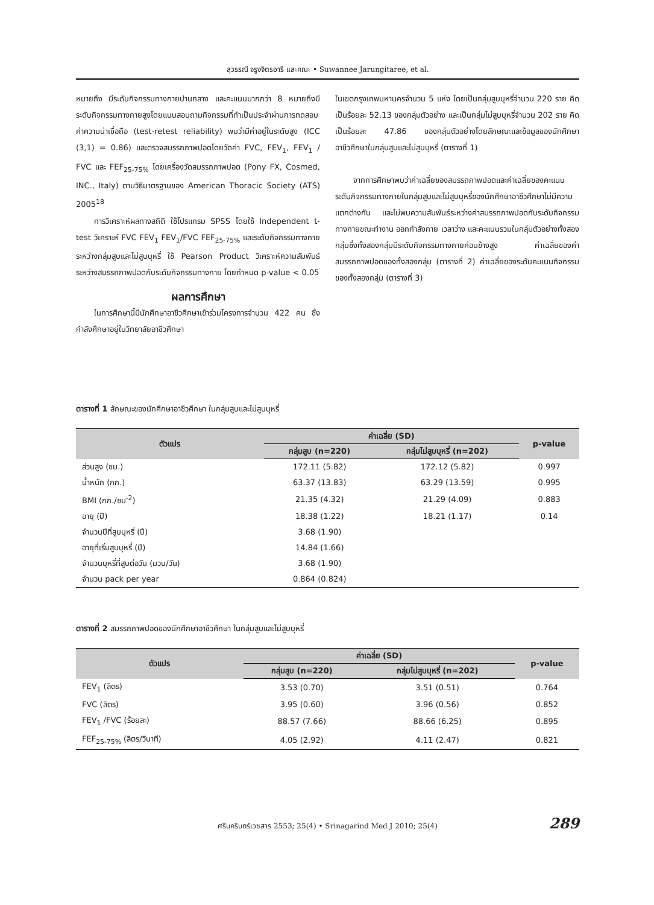สุวรรณี จรูงจิตรอารี และคณะ • Suwannee Jarungitaree, et al.
หมายถึง มีระดับกิจกรรมทางกายปานกลาง และคะแนนมากกว่า 8 หมายถึงมีระดับกิจกรรมทางกายสูงโดยแบบสอบถามกิจกรรมที่ทำเป็นประจำผ่านการทดสอบค่าความน่าเชื่อถือ (test-retest reliability) พบว่ามีค่าอยู่ในระดับสูง (ICC (3,1) = 0.86) และตรวจสมรรถภาพปอดโดยวัดค่า FVC, FEV<sub>1</sub>, FEV<sub>1</sub> / FVC และ FEF<sub>25-75%</sub> โดยเครื่องวัดสมรรถภาพปอด (Pony FX, Cosmed, INC., Italy) ตามวิธีมาตรฐานของ American Thoracic Society (ATS) 2005<sup>18</sup>
การวิเคราะห์ผลทางสถิติ ใช้โปรแกรม SPSS โดยใช้ Independent t-test วิเคราะห์ FVC FEV<sub>1</sub> FEV<sub>1</sub>/FVC FEF<sub>25-75%</sub> และระดับกิจกรรมทางกายระหว่างกลุ่มสูบและไม่สูบบุหรี่ ใช้ Pearson Product วิเคราะห์ความสัมพันธ์ระหว่างสมรรถภาพปอดกับระดับกิจกรรมทางกาย โดยกำหนด p-value < 0.05
ผลการศึกษา
ในการศึกษานี้มีนักศึกษาอาชีวศึกษาเข้าร่วมโครงการจำนวน 422 คน ซึ่งกำลังศึกษาอยู่ในวิทยาลัยอาชีวศึกษา
ในเขตกรุงเทพมหานครจำนวน 5 แห่ง โดยเป็นกลุ่มสูบบุหรี่จำนวน 220 ราย คิดเป็นร้อยละ 52.13 ของกลุ่มตัวอย่าง และเป็นกลุ่มไม่สูบบุหรี่จำนวน 202 ราย คิดเป็นร้อยละ 47.86 ของกลุ่มตัวอย่างโดยลักษณะและข้อมูลของนักศึกษาอาชีวศึกษาในกลุ่มสูบและไม่สูบบุหรี่ (ตารางที่ 1)
จากการศึกษาพบว่าค่าเฉลี่ยของสมรรถภาพปอดและค่าเฉลี่ยของคะแนนระดับกิจกรรมทางกายในกลุ่มสูบและไม่สูบบุหรี่ของนักศึกษาอาชีวศึกษาไม่มีความแตกต่างกัน และไม่พบความสัมพันธ์ระหว่างค่าสมรรถภาพปอดกับระดับกิจกรรมทางกายขณะทำงาน ออกกำลังกาย เวลาว่าง และคะแนนรวมในกลุ่มตัวอย่างทั้งสองกลุ่มซึ่งทั้งสองกลุ่มมีระดับกิจกรรมทางกายค่อนข้างสูง ค่าเฉลี่ยของค่าสมรรถภาพปอดของทั้งสองกลุ่ม (ตารางที่ 2) ค่าเฉลี่ยของระดับคะแนนกิจกรรมของทั้งสองกลุ่ม (ตารางที่ 3)
ตารางที่ 1 ลักษณะของนักศึกษาอาชีวศึกษา ในกลุ่มสูบและไม่สูบบุหรี่
| ตัวแปร | ค่าเฉลี่ย (SD) | | p-value |
| --- | --- | --- | --- |
| | กลุ่มสูบ (n=220) | กลุ่มไม่สูบบุหรี่ (n=202) | |
| ส่วนสูง (ซม.) | 172.11 (5.82) | 172.12 (5.82) | 0.997 |
| น้ำหนัก (กก.) | 63.37 (13.83) | 63.29 (13.59) | 0.995 |
| BMI (กก./ซม<sup>-2</sup>) | 21.35 (4.32) | 21.29 (4.09) | 0.883 |
| อายุ (ปี) | 18.38 (1.22) | 18.21 (1.17) | 0.14 |
| จำนวนปีที่สูบบุหรี่ (ปี) | 3.68 (1.90) | | |
| อายุที่เริ่มสูบบุหรี่ (ปี) | 14.84 (1.66) | | |
| จำนวนบุหรี่ที่สูบต่อวัน (มวน/วัน) | 3.68 (1.90) | | |
| จำนวน pack per year | 0.864 (0.824) | | |
ตารางที่ 2 สมรรถภาพปอดของนักศึกษาอาชีวศึกษา ในกลุ่มสูบและไม่สูบบุหรี่
| ตัวแปร | ค่าเฉลี่ย (SD) | | p-value |
| --- | --- | --- | --- |
| | กลุ่มสูบ (n=220) | กลุ่มไม่สูบบุหรี่ (n=202) | |
| FEV<sub>1</sub> (ลิตร) | 3.53 (0.70) | 3.51 (0.51) | 0.764 |
| FVC (ลิตร) | 3.95 (0.60) | 3.96 (0.56) | 0.852 |
| FEV<sub>1</sub> /FVC (ร้อยละ) | 88.57 (7.66) | 88.66 (6.25) | 0.895 |
| FEF<sub>25-75%</sub> (ลิตร/วินาที) | 4.05 (2.92) | 4.11 (2.47) | 0.821 |
ศรีนครินทร์เวชสาร 2553; 25(4) • Srinagarind Med J 2010; 25(4) 289